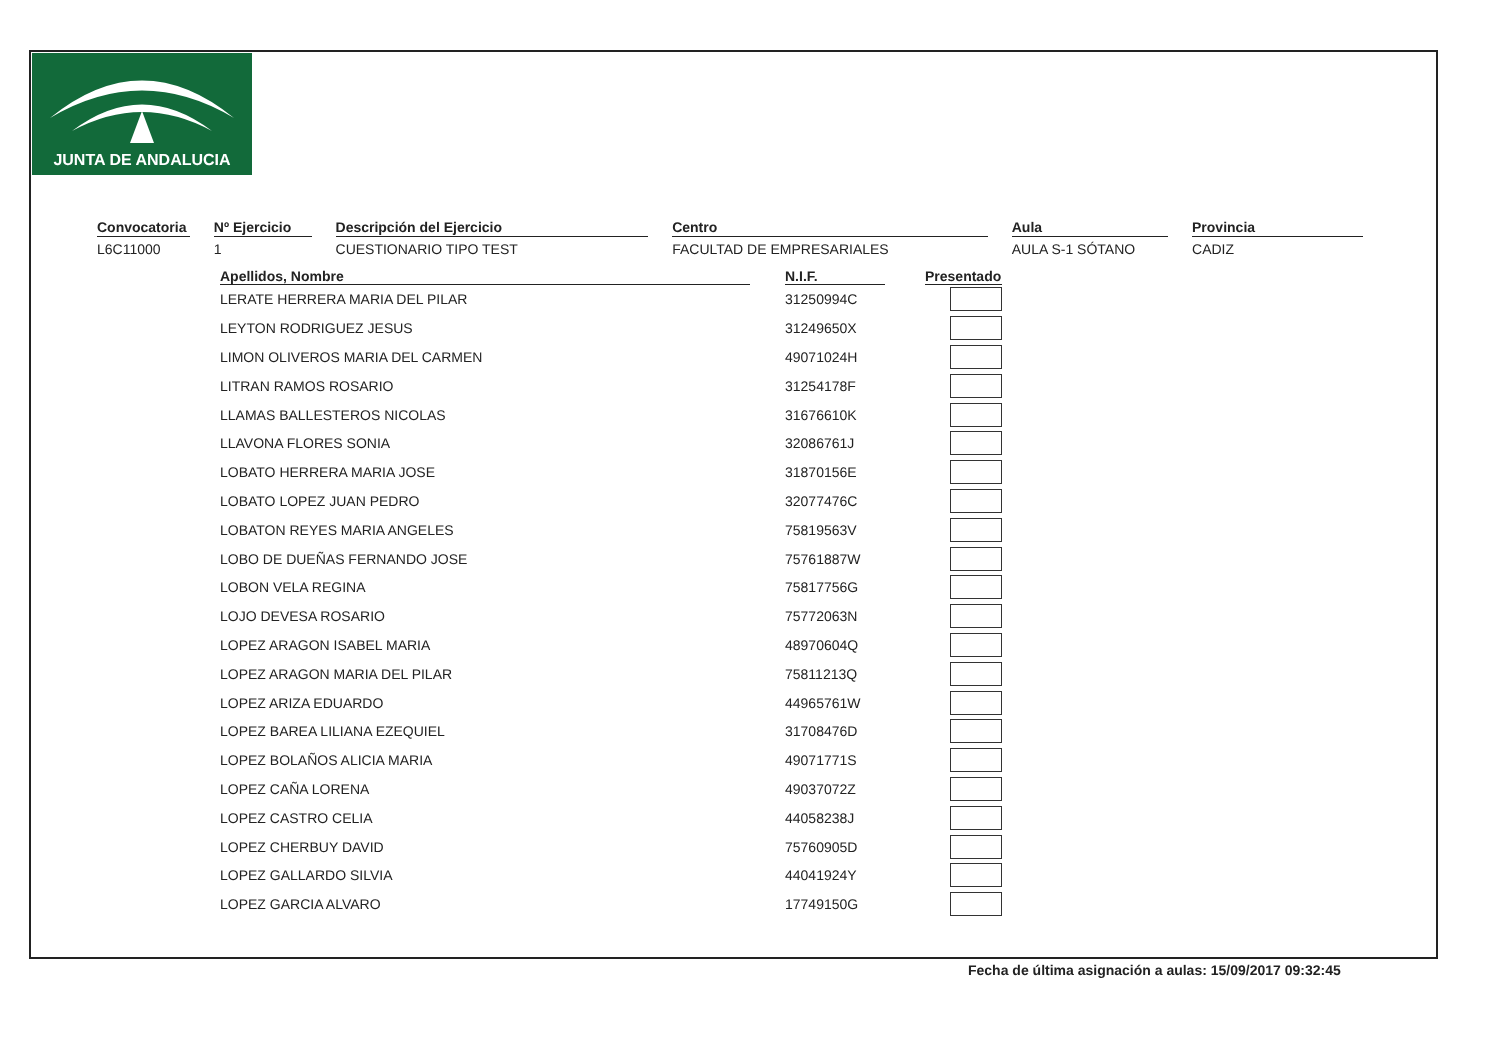JUNTA DE ANDALUCIA
Convocatoria
L6C11000
Nº Ejercicio
1
Descripción del Ejercicio
CUESTIONARIO TIPO TEST
Centro
FACULTAD DE EMPRESARIALES
Aula
AULA S-1 SÓTANO
Provincia
CADIZ
| Apellidos, Nombre | | N.I.F. | | Presentado |
| --- | --- | --- | --- | --- |
| LERATE HERRERA MARIA DEL PILAR | | 31250994C | | |
| LEYTON RODRIGUEZ JESUS | | 31249650X | | |
| LIMON OLIVEROS MARIA DEL CARMEN | | 49071024H | | |
| LITRAN RAMOS ROSARIO | | 31254178F | | |
| LLAMAS BALLESTEROS NICOLAS | | 31676610K | | |
| LLAVONA FLORES SONIA | | 32086761J | | |
| LOBATO HERRERA MARIA JOSE | | 31870156E | | |
| LOBATO LOPEZ JUAN PEDRO | | 32077476C | | |
| LOBATON REYES MARIA ANGELES | | 75819563V | | |
| LOBO DE DUEÑAS FERNANDO JOSE | | 75761887W | | |
| LOBON VELA REGINA | | 75817756G | | |
| LOJO DEVESA ROSARIO | | 75772063N | | |
| LOPEZ ARAGON ISABEL MARIA | | 48970604Q | | |
| LOPEZ ARAGON MARIA DEL PILAR | | 75811213Q | | |
| LOPEZ ARIZA EDUARDO | | 44965761W | | |
| LOPEZ BAREA LILIANA EZEQUIEL | | 31708476D | | |
| LOPEZ BOLAÑOS ALICIA MARIA | | 49071771S | | |
| LOPEZ CAÑA LORENA | | 49037072Z | | |
| LOPEZ CASTRO CELIA | | 44058238J | | |
| LOPEZ CHERBUY DAVID | | 75760905D | | |
| LOPEZ GALLARDO SILVIA | | 44041924Y | | |
| LOPEZ GARCIA ALVARO | | 17749150G | | |
Fecha de última asignación a aulas: 15/09/2017 09:32:45